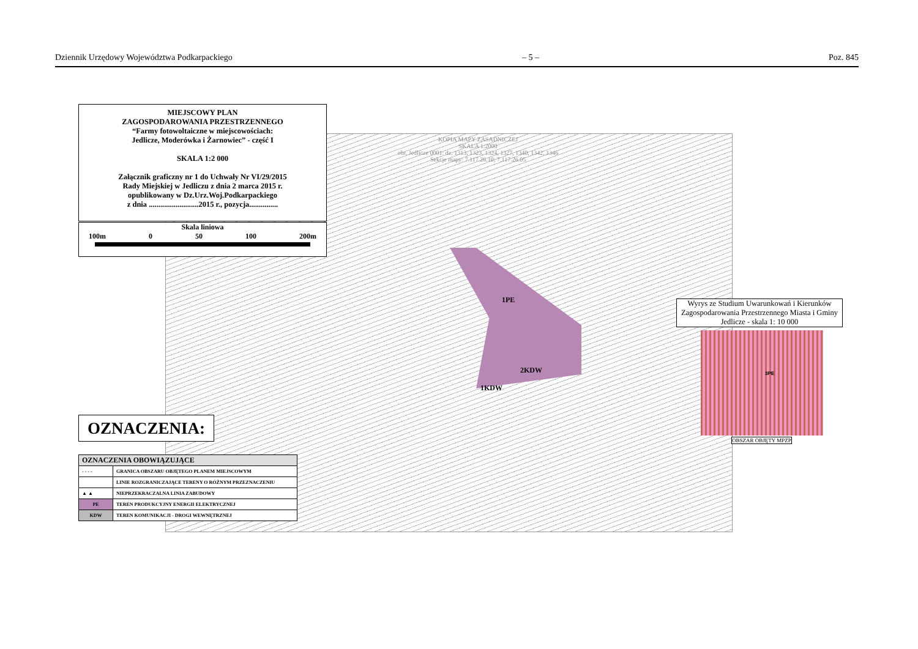Dziennik Urzędowy Województwa Podkarpackiego – 5 – Poz. 845
1PE
2KDW
1KDW
KOPIA MAPY ZASADNICZEJ
SKALA 1:2000
obr. Jedlicze 0001: dz. 1313, 1323, 1324, 1327, 1340, 1342, 1346
Sekcje mapy: 7.117.26.10; 7.117.26.05
MIEJSCOWY PLAN
ZAGOSPODAROWANIA PRZESTRZENNEGO
“Farmy fotowoltaiczne w miejscowościach:
Jedlicze, Moderówka i Żarnowiec” - część I
SKALA 1:2 000
Załącznik graficzny nr 1 do Uchwały Nr VI/29/2015
Rady Miejskiej w Jedliczu z dnia 2 marca 2015 r.
opublikowany w Dz.Urz.Woj.Podkarpackiego
z dnia ..........................2015 r., pozycja...............
Skala liniowa
100m 0 50 100 200m
OZNACZENIA:
| OZNACZENIA OBOWIĄZUJĄCE | |
| --- | --- |
| - - - - | GRANICA OBSZARU OBJĘTEGO PLANEM MIEJSCOWYM |
| | LINIE ROZGRANICZAJĄCE TERENY O RÓŻNYM PRZEZNACZENIU |
| ▲ ▲ | NIEPRZEKRACZALNA LINIA ZABUDOWY |
| PE | TEREN PRODUKCYJNY ENERGII ELEKTRYCZNEJ |
| KDW | TEREN KOMUNIKACJI - DROGI WEWNĘTRZNEJ |
Wyrys ze Studium Uwarunkowań i Kierunków Zagospodarowania Przestrzennego Miasta i Gminy Jedlicze - skala 1: 10 000
3PE
OBSZAR OBJĘTY MPZP